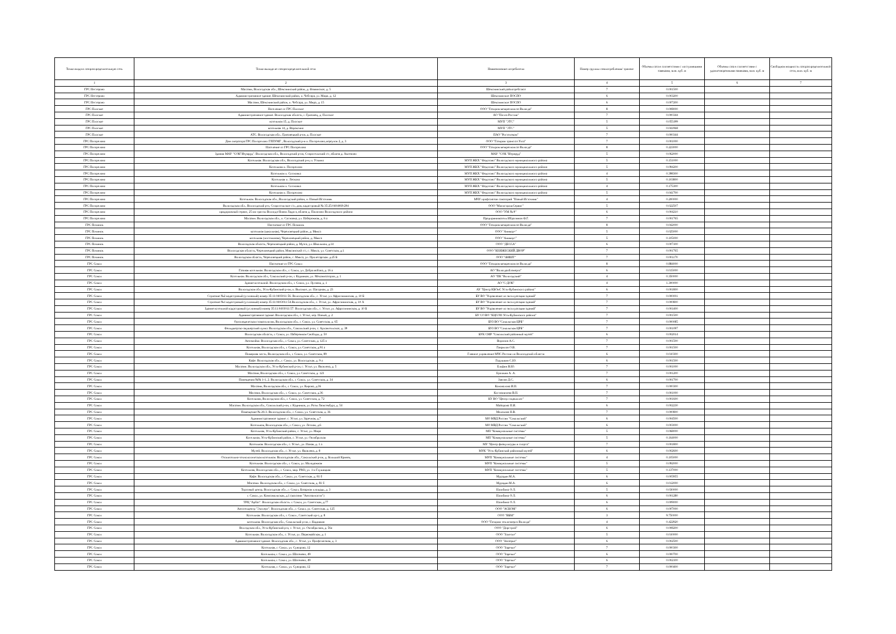| Точка входа в газораспределительную сеть | Точка выхода из газораспределительной сети | Наименование потребителя | Номер группы газопотребления/ транзит | Объемы газа в соответствии с поступившими заявками, млн. куб. м | Объемы газа в соответствии с удовлетворенными заявками, млн. куб. м | Свободная мощность газораспределительной сети, млн. куб. м |
| --- | --- | --- | --- | --- | --- | --- |
| 1 | 2 | 3 | 4 | 5 | 6 | 7 |
| ГРС Нестерово | Магазин, Вологодская обл., Шекснинский район, д. Фоминское, д. 5 | Шекснинский райпотребсоюз | 7 | 0.001500 | | |
| ГРС Нестерово | Административное здание, Шекснинский район, п. Чебсара, ул. Мира, д. 12 | Шекснинское ПОСПО | 6 | 0.003200 | | |
| ГРС Нестерово | Магазин, Шекснинский район, п. Чебсара, ул. Мира, д. 15 | Шекснинское ПОСПО | 6 | 0.007200 | | |
| ГРС Плоское | Население от ГРС Плоское | ООО "Газпром межрегионгаз Вологда" | 8 | 0.008000 | | |
| ГРС Плоское | Административное здание. Вологодская область, г. Грязовец, д. Плоское | АО "Почта России" | 7 | 0.000344 | | |
| ГРС Плоское | котельная 15, д. Плоское | МУП "ЭТС" | 5 | 0.055199 | | |
| ГРС Плоское | котельная 14, д. Вараксино | МУП "ЭТС" | 5 | 0.041968 | | |
| ГРС Плоское | АТС. Вологодская обл., Грязовецкий р-он, д. Плоское | ПАО "Ростелеком" | 7 | 0.000344 | | |
| ГРС Погорелово | Дом оператора ГРС Погорелово ГЛПУМГ , Вологодский р-н п. Погорелово,переулок 2, д. 3 | ООО "Газпром трансгаз Ухта" | 7 | 0.001000 | | |
| ГРС Погорелово | Население от ГРС Погорелово | ООО "Газпром межрегионгаз Вологда" | 8 | 0.223000 | | |
| ГРС Погорелово | Здания МАУ "СОК"Изумруд". Вологодская обл., Вологодский р-он, Старосельский с/с, вблизи д. Аксеново | МАУ "СОК "Изумруд" | 5 | 0.062000 | | |
| ГРС Погорелово | Котельная. Вологодская обл., Вологодский р-н, п. Уткино | МУП ЖКХ "Федотово" Вологодского муниципального района | 5 | 0.151000 | | |
| ГРС Погорелово | Котельная п. Погорелово | МУП ЖКХ "Федотово" Вологодского муниципального района | 5 | 0.094200 | | |
| ГРС Погорелово | Котельная п. Сосновка | МУП ЖКХ "Федотово" Вологодского муниципального района | 4 | 0.398300 | | |
| ГРС Погорелово | Котельная п. Лесково | МУП ЖКХ "Федотово" Вологодского муниципального района | 5 | 0.103800 | | |
| ГРС Погорелово | Котельная п. Сосновка | МУП ЖКХ "Федотово" Вологодского муниципального района | 4 | 0.175300 | | |
| ГРС Погорелово | Котельная п. Погорелово | МУП ЖКХ "Федотово" Вологодского муниципального района | 5 | 0.041700 | | |
| ГРС Погорелово | Котельная. Вологодская обл., Вологодский район, п. Новый Источник | МЧУ профсоюзов санаторий "Новый Источник" | 4 | 0.200000 | | |
| ГРС Погорелово | Вологодская обл., Вологодский р-н, Старосельское с/п, дом, кадастровый № 35:25:0404069:294 | ООО "МагистральСервис" | 5 | 0.022507 | | |
| ГРС Погорелово | придорожный сервис, 25 км трассы Вологда-Новая Ладога, вблизи д. Палагино Вологодского района | ООО "УМ № 9" | 6 | 0.004210 | | |
| ГРС Погорелово | Магазин. Вологодская обл., п. Сосновка, ул. Набережная, д. 6 а | Предприниматель Ибрагимов Ф.Г. | 7 | 0.001765 | | |
| ГРС Починок | Население от ГРС Починок | ООО "Газпром межрегионгаз Вологда" | 8 | 0.042000 | | |
| ГРС Починок | котельная (школьная), Череповецкий район, д. Мякса | ООО "Аникор+" | 5 | 0.025000 | | |
| ГРС Починок | котельная (поселковая), Череповецкий район, д. Мякса | ООО "Аникор+" | 5 | 0.105000 | | |
| ГРС Починок | Вологодская область, Череповецкий район, д. Музга, ул. Школьная, д.14 | ООО "ДЕССА" | 6 | 0.007100 | | |
| ГРС Починок | Вологодская область, Череповецкий район, Мяксинский с/с, с. Мякса, ул. Советская, д.1 | ООО "КНЯЖЕСКИЙ ДВОР" | 7 | 0.001765 | | |
| ГРС Починок | Вологодская область, Череповецкий район, с. Мякса, ул. Пролетарская. д.25 Б | ООО "ФИШТ" | 7 | 0.001170 | | |
| ГРС Сокол | Население от ГРС Сокол | ООО "Газпром межрегионгаз Вологда" | 8 | 0.884000 | | |
| ГРС Сокол | Газовая котельная. Вологодская обл., г. Сокол, ул. Добролюбова, д. 16 а | АО "Вологдаоблэнерго" | 6 | 0.015000 | | |
| ГРС Сокол | Котельная. Вологодская обл., Сокольский р-он, г. Кадников, ул. Механизаторов, д. 1 | АО "ПК "Вологодский" | 4 | 0.350000 | | |
| ГРС Сокол | Здание котельной. Вологодская обл., г. Сокол, ул. Луговая, д. 1 | АО "С-ДОК" | 4 | 1.300000 | | |
| ГРС Сокол | Вологодская обл., Усть-Кубинский р-он, п. Высокое, ул. Нагорная, д. 23 | АУ "Центр КБОиС Усть-Кубинского района" | 6 | 0.001800 | | |
| ГРС Сокол | Строение №2 кадастровый (условный) номер 35:11:0403011:56. Вологодская обл., с. Устье, ул. Афросининская, д. 10 Б | БУ ВО "Управление по эксплуатации зданий" | 7 | 0.000001 | | |
| ГРС Сокол | Строение №1 кадастровый (условный) номер 35:11:0403011:54.Вологодская обл., с. Устье, ул. Афросининская, д. 10 А | БУ ВО "Управление по эксплуатации зданий" | 7 | 0.000800 | | |
| ГРС Сокол | Здание котельной кадастровый (условный) номер 35:11:0403011:57. Вологодская обл., с. Устье, ул. Афросининская, д. 10 Б | БУ ВО "Управление по эксплуатации зданий" | 7 | 0.001400 | | |
| ГРС Сокол | Административное здание. Вологодская обл., с. Устье, пер. Новый, д. 2 | БУ СО ВО "КЦСОН Усть-Кубинского района" | 7 | 0.001500 | | |
| ГРС Сокол | Ортопедическая стоматология, Вологодская обл., г. Сокол, ул. Советская, д. 65 | БУЗ ВО "Сокольская ЦРБ" | 7 | 0.000085 | | |
| ГРС Сокол | Фельдшерско-акушерский пункт. Вологодская обл., Сокольский р-он, с. Архангельское, д. 39 | БУЗ ВО "Сокольская ЦРБ" | 7 | 0.001097 | | |
| ГРС Сокол | Вологодская область, г. Сокол, ул. Набережная Свободы, д. 50 | БУК СМР "Сокольский районный музей" | 6 | 0.002014 | | |
| ГРС Сокол | Автомойка. Вологодская обл., г. Сокол, ул. Советская, д. 125 а | Воронов А.С. | 7 | 0.001500 | | |
| ГРС Сокол | Котельная, Вологодская обл., г. Сокол, ул. Советская, д.91 а | Гаврилов О.В. | 7 | 0.001500 | | |
| ГРС Сокол | Пожарная часть, Вологодская обл., г. Сокол, ул. Советская, 89 | Главное управление МЧС России по Вологодской области | 6 | 0.010300 | | |
| ГРС Сокол | Кафе. Вологодская обл., г. Сокол, ул. Вологодская, д. 9 а | Горушкин С.Ю. | 6 | 0.001500 | | |
| ГРС Сокол | Магазин. Вологодская обл., Усть-Кубинский р-он, с. Устье, ул. Яковлева, д. 5 | Ельфин В.Ю. | 7 | 0.001000 | | |
| ГРС Сокол | Магазин, Вологодская обл., г. Сокол, ул. Советская, д. 123 | Еропкин А. А. | 7 | 0.001200 | | |
| ГРС Сокол | Помещения №№ 1-1, 2. Вологодская обл., г. Сокол, ул. Советская, д. 34 | Завгин Д.С. | 6 | 0.001700 | | |
| ГРС Сокол | Магазин, Вологодская обл., г. Сокол, ул. Кирова, д.36 | Коновалова И.Н. | 7 | 0.000300 | | |
| ГРС Сокол | Магазин, Вологодская обл., г. Сокол, ул. Советская, д.36 | Костюничева В.Н. | 7 | 0.001000 | | |
| ГРС Сокол | Котельная, Вологодская обл., г. Сокол, ул. Советская, д. 72 | КУ ВО "Центр соцвыплат" | 7 | 0.001600 | | |
| ГРС Сокол | Магазин. Вологодская обл., Сокольский р-он, г. Кадников, ул. Розы Люксембург, д. 54 | Майорова Н.И. | 6 | 0.002230 | | |
| ГРС Сокол | Помещение № 26-3. Вологодская обл., г. Сокол, ул. Советская, д. 36 | Малахова Н.В. | 7 | 0.000800 | | |
| ГРС Сокол | Административное здание. с. Устье, ул. Заречная, д.7 | МО МВД России "Сокольский" | 6 | 0.004500 | | |
| ГРС Сокол | Котельная, Вологодская обл., г. Сокол, ул. Лесная, д.6 | МО МВД России "Сокольский" | 6 | 0.003000 | | |
| ГРС Сокол | Котельная, Усть-Кубинский район, с. Устье, ул. Мира | МП "Коммунальные системы" | 5 | 0.068000 | | |
| ГРС Сокол | Котельная, Усть-Кубинский район, с. Устье, ул. Октябрьская | МП "Коммунальные системы" | 5 | 0.164000 | | |
| ГРС Сокол | Котельная. Вологодская обл., с. Устье., ул. Новая, д. 1 а | МУ "Центр физкультуры и спорта" | 7 | 0.001800 | | |
| ГРС Сокол | Музей. Вологодская обл., с. Устье, ул. Яковлева, д. 8 | МУК "Усть-Кубинский районный музей" | 6 | 0.002600 | | |
| ГРС Сокол | Отопительно-технологическая котельная. Вологодская обл., Сокольский р-он, д. Большой Кривец | МУП "Коммунальные системы" | 4 | 0.105000 | | |
| ГРС Сокол | Котельная. Вологодская обл., г. Сокол, ул. Молодежная | МУП "Коммунальные системы" | 5 | 0.092000 | | |
| ГРС Сокол | Котельная, Вологодская обл., г. Сокол, мкр. РМЗ, ул. 1-я Глушицкая | МУП "Коммунальные системы" | 5 | 0.137000 | | |
| ГРС Сокол | Кафе. Вологодская обл., г. Сокол, ул. Советская, д. 81 б | Мурадян М.А. | 6 | 0.005955 | | |
| ГРС Сокол | Магазин. Вологодская обл., г. Сокол, ул. Советская, д. 81 б | Мурадян М.А. | 6 | 0.012000 | | |
| ГРС Сокол | Торговый центр, Вологодская обл., г. Сокол, Базарная площадь, д. 3 | Нагибина О.Л. | 5 | 0.030000 | | |
| ГРС Сокол | г. Сокол, ул. Комсомольская, д.1 (магазин "Автозапчасти") | Нагибина О.Л. | 6 | 0.001280 | | |
| ГРС Сокол | ТРЦ "Арбат". Вологодская область. г. Сокол, ул. Советская, д.77 | Нагибина О.Л. | 6 | 0.009000 | | |
| ГРС Сокол | Автотехцентр "Эксперт". Вологодская обл., г. Сокол, ул. Советская, д. 125 | ООО "АСКОМ" | 6 | 0.007000 | | |
| ГРС Сокол | Котельная. Вологодская обл., г. Сокол., Советский пр-т, д. 8 | ООО "ВБМ" | 3 | 9.750000 | | |
| ГРС Сокол | котельная. Вологодская обл., Сокольский р-он, г. Кадников | ООО "Газпром теплоэнерго Вологда" | 4 | 0.422920 | | |
| ГРС Сокол | Волгодская обл., Усть-Кубинский р-н, с. Устье, ул. Октябрьская, д. 56а | ООО "Дорстрой" | 6 | 0.008200 | | |
| ГРС Сокол | Котельная. Вологодская обл., с. Устье, ул. Первомайская, д. 1 | ООО "Залесье" | 5 | 0.010000 | | |
| ГРС Сокол | Административное здание. Вологодская обл., с. Устье, ул. Профсоюзная, д. 3 | ООО "Заозерье" | 6 | 0.002500 | | |
| ГРС Сокол | Котельная, г. Сокол, ул. Суворова, 12 | ООО "Заречье" | 7 | 0.000300 | | |
| ГРС Сокол | Котельная, г. Сокол, ул. Шатенево, 49 | ООО "Заречье" | 6 | 0.000700 | | |
| ГРС Сокол | Котельная, г. Сокол, ул. Шатенево, 49 | ООО "Заречье" | 6 | 0.002100 | | |
| ГРС Сокол | Котельная, г. Сокол, ул. Суворова, 12 | ООО "Заречье" | 7 | 0.000400 | | |